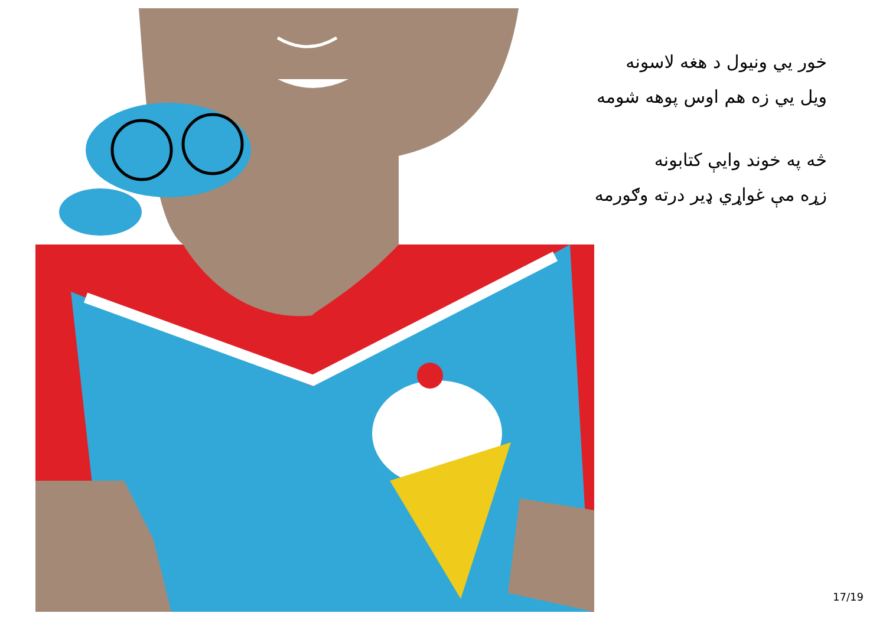خور يي ونيول د هغه لاسونه
ويل يي زه هم اوس پوهه شومه
څه په خوند وايې کتابونه
زړه مې غواړي ډير درته وګورمه
17/19